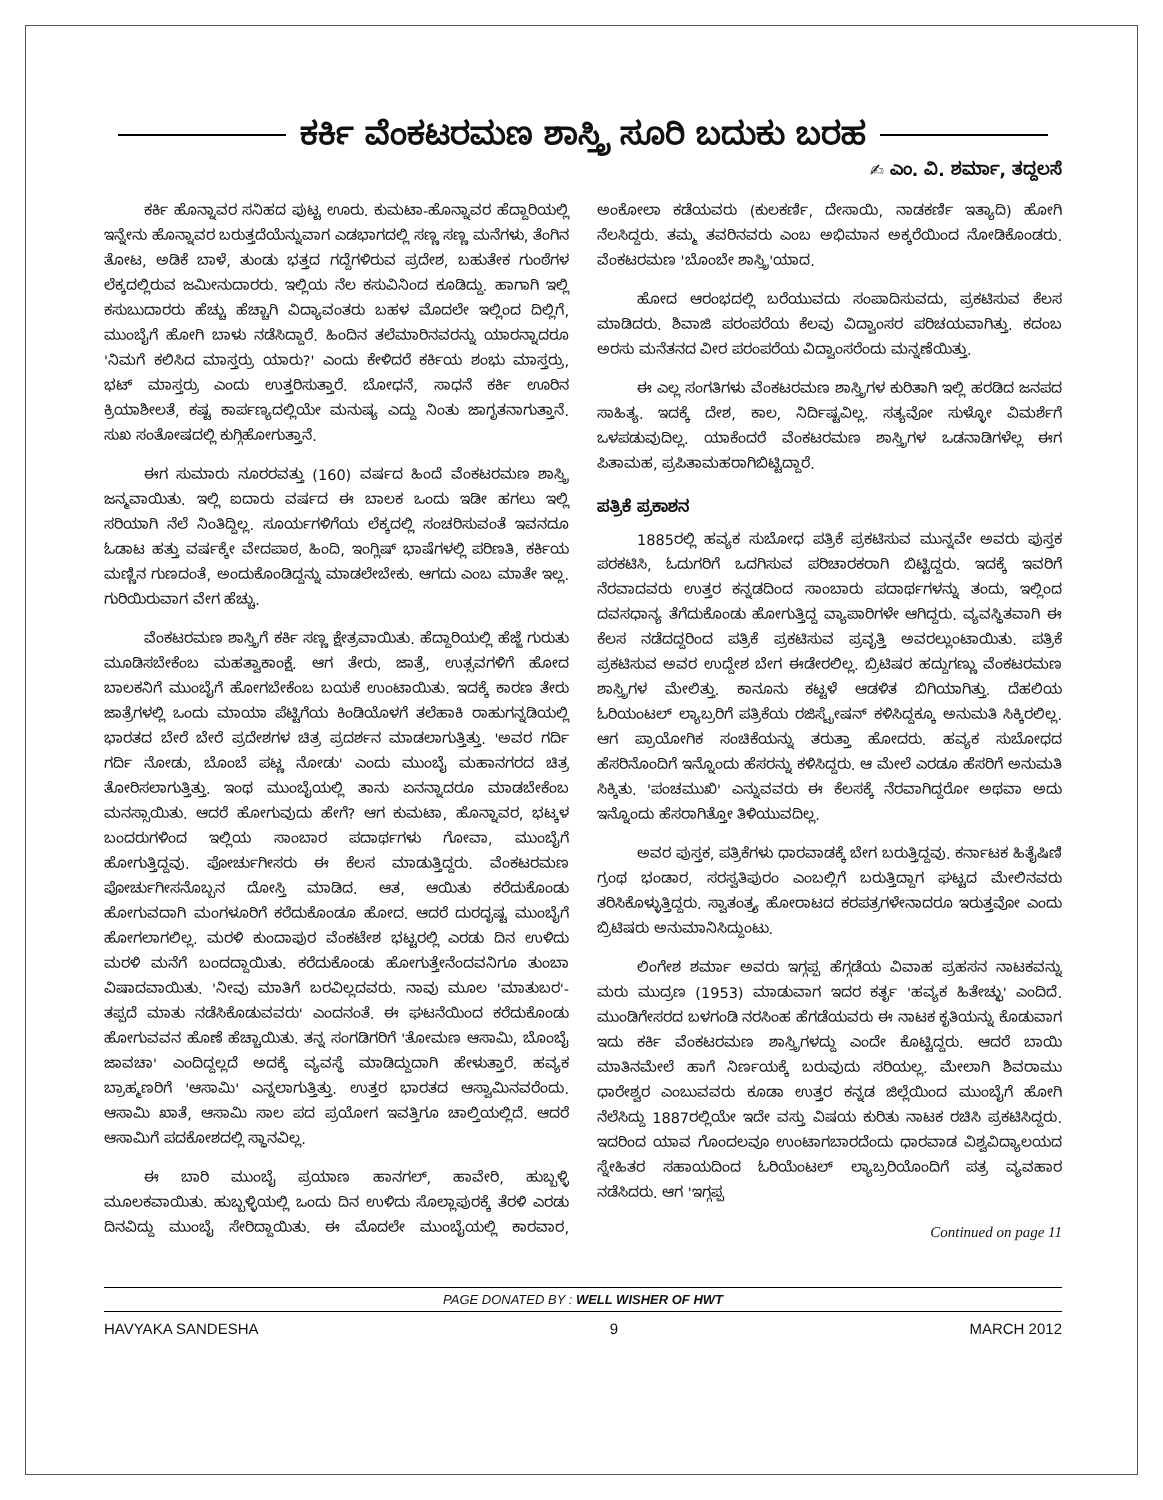ಕರ್ಕಿ ವೆಂಕಟರಮಣ ಶಾಸ್ತ್ರಿ ಸೂರಿ ಬದುಕು ಬರಹ
✍ ಎಂ. ವಿ. ಶರ್ಮಾ, ತದ್ದಲಸೆ
ಕರ್ಕಿ ಹೊನ್ನಾವರ ಸನಿಹದ ಪುಟ್ಟ ಊರು. ಕುಮಟಾ-ಹೊನ್ನಾವರ ಹೆದ್ದಾರಿಯಲ್ಲಿ ಇನ್ನೇನು ಹೊನ್ನಾವರ ಬರುತ್ತದೆಯೆನ್ನುವಾಗ ಎಡಭಾಗದಲ್ಲಿ ಸಣ್ಣ ಸಣ್ಣ ಮನೆಗಳು, ತೆಂಗಿನ ತೋಟ, ಅಡಿಕೆ ಬಾಳೆ, ತುಂಡು ಭತ್ತದ ಗದ್ದೆಗಳಿರುವ ಪ್ರದೇಶ, ಬಹುತೇಕ ಗುಂಠೆಗಳ ಲೆಕ್ಕದಲ್ಲಿರುವ ಜಮೀನುದಾರರು. ಇಲ್ಲಿಯ ನೆಲ ಕಸುವಿನಿಂದ ಕೂಡಿದ್ದು. ಹಾಗಾಗಿ ಇಲ್ಲಿ ಕಸುಬುದಾರರು ಹೆಚ್ಚು ಹೆಚ್ಚಾಗಿ ವಿದ್ಯಾವಂತರು ಬಹಳ ಮೊದಲೇ ಇಲ್ಲಿಂದ ದಿಲ್ಲಿಗೆ, ಮುಂಬೈಗೆ ಹೋಗಿ ಬಾಳು ನಡೆಸಿದ್ದಾರೆ. ಹಿಂದಿನ ತಲೆಮಾರಿನವರನ್ನು ಯಾರನ್ನಾದರೂ 'ನಿಮಗೆ ಕಲಿಸಿದ ಮಾಸ್ತರ್ರು ಯಾರು?' ಎಂದು ಕೇಳಿದರೆ ಕರ್ಕಿಯ ಶಂಭು ಮಾಸ್ತರ್ರು, ಭಟ್ ಮಾಸ್ತರ್ರು ಎಂದು ಉತ್ತರಿಸುತ್ತಾರೆ. ಬೋಧನೆ, ಸಾಧನೆ ಕರ್ಕಿ ಊರಿನ ಕ್ರಿಯಾಶೀಲತೆ, ಕಷ್ಟ ಕಾರ್ಪಣ್ಯದಲ್ಲಿಯೇ ಮನುಷ್ಯ ಎದ್ದು ನಿಂತು ಜಾಗೃತನಾಗುತ್ತಾನೆ. ಸುಖ ಸಂತೋಷದಲ್ಲಿ ಕುಗ್ಗಿಹೋಗುತ್ತಾನೆ.
ಈಗ ಸುಮಾರು ನೂರರವತ್ತು (160) ವರ್ಷದ ಹಿಂದೆ ವೆಂಕಟರಮಣ ಶಾಸ್ತ್ರಿ ಜನ್ಮವಾಯಿತು. ಇಲ್ಲಿ ಐದಾರು ವರ್ಷದ ಈ ಬಾಲಕ ಒಂದು ಇಡೀ ಹಗಲು ಇಲ್ಲಿ ಸರಿಯಾಗಿ ನೆಲೆ ನಿಂತಿದ್ದಿಲ್ಲ. ಸೂರ್ಯಗಳಿಗೆಯ ಲೆಕ್ಕದಲ್ಲಿ ಸಂಚರಿಸುವಂತೆ ಇವನದೂ ಓಡಾಟ ಹತ್ತು ವರ್ಷಕ್ಕೇ ವೇದಪಾಠ, ಹಿಂದಿ, ಇಂಗ್ಲಿಷ್ ಭಾಷೆಗಳಲ್ಲಿ ಪರಿಣತಿ, ಕರ್ಕಿಯ ಮಣ್ಣಿನ ಗುಣದಂತೆ, ಅಂದುಕೊಂಡಿದ್ದನ್ನು ಮಾಡಲೇಬೇಕು. ಆಗದು ಎಂಬ ಮಾತೇ ಇಲ್ಲ. ಗುರಿಯಿರುವಾಗ ವೇಗ ಹೆಚ್ಚು.
ವೆಂಕಟರಮಣ ಶಾಸ್ತ್ರಿಗೆ ಕರ್ಕಿ ಸಣ್ಣ ಕ್ಷೇತ್ರವಾಯಿತು. ಹೆದ್ದಾರಿಯಲ್ಲಿ ಹೆಜ್ಜೆ ಗುರುತು ಮೂಡಿಸಬೇಕೆಂಬ ಮಹತ್ವಾಕಾಂಕ್ಷೆ. ಆಗ ತೇರು, ಜಾತ್ರೆ, ಉತ್ಸವಗಳಿಗೆ ಹೋದ ಬಾಲಕನಿಗೆ ಮುಂಬೈಗೆ ಹೋಗಬೇಕೆಂಬ ಬಯಕೆ ಉಂಟಾಯಿತು. ಇದಕ್ಕೆ ಕಾರಣ ತೇರು ಜಾತ್ರೆಗಳಲ್ಲಿ ಒಂದು ಮಾಯಾ ಪೆಟ್ಟಿಗೆಯ ಕಿಂಡಿಯೊಳಗೆ ತಲೆಹಾಕಿ ರಾಹುಗನ್ನಡಿಯಲ್ಲಿ ಭಾರತದ ಬೇರೆ ಬೇರೆ ಪ್ರದೇಶಗಳ ಚಿತ್ರ ಪ್ರದರ್ಶನ ಮಾಡಲಾಗುತ್ತಿತ್ತು. 'ಅವರ ಗರ್ದಿ ಗರ್ದಿ ನೋಡು, ಬೊಂಬೆ ಪಟ್ಣ ನೋಡು' ಎಂದು ಮುಂಬೈ ಮಹಾನಗರದ ಚಿತ್ರ ತೋರಿಸಲಾಗುತ್ತಿತ್ತು. ಇಂಥ ಮುಂಬೈಯಲ್ಲಿ ತಾನು ಏನನ್ನಾದರೂ ಮಾಡಬೇಕೆಂಬ ಮನಸ್ಸಾಯಿತು. ಆದರೆ ಹೋಗುವುದು ಹೇಗೆ? ಆಗ ಕುಮಟಾ, ಹೊನ್ನಾವರ, ಭಟ್ಕಳ ಬಂದರುಗಳಿಂದ ಇಲ್ಲಿಯ ಸಾಂಬಾರ ಪದಾರ್ಥಗಳು ಗೋವಾ, ಮುಂಬೈಗೆ ಹೋಗುತ್ತಿದ್ದವು. ಪೋರ್ಚುಗೀಸರು ಈ ಕೆಲಸ ಮಾಡುತ್ತಿದ್ದರು. ವೆಂಕಟರಮಣ ಪೋರ್ಚುಗೀಸನೊಬ್ಬನ ದೋಸ್ತಿ ಮಾಡಿದ. ಆತ, ಆಯಿತು ಕರೆದುಕೊಂಡು ಹೋಗುವದಾಗಿ ಮಂಗಳೂರಿಗೆ ಕರೆದುಕೊಂಡೂ ಹೋದ. ಆದರೆ ದುರದೃಷ್ಟ ಮುಂಬೈಗೆ ಹೋಗಲಾಗಲಿಲ್ಲ. ಮರಳಿ ಕುಂದಾಪುರ ವೆಂಕಟೇಶ ಭಟ್ಟರಲ್ಲಿ ಎರಡು ದಿನ ಉಳಿದು ಮರಳಿ ಮನೆಗೆ ಬಂದದ್ದಾಯಿತು. ಕರೆದುಕೊಂಡು ಹೋಗುತ್ತೇನೆಂದವನಿಗೂ ತುಂಬಾ ವಿಷಾದವಾಯಿತು. 'ನೀವು ಮಾತಿಗೆ ಬರವಿಲ್ಲದವರು. ನಾವು ಮೂಲ 'ಮಾತುಬರ'-ತಪ್ಪದೆ ಮಾತು ನಡೆಸಿಕೊಡುವವರು' ಎಂದನಂತೆ. ಈ ಘಟನೆಯಿಂದ ಕರೆದುಕೊಂಡು ಹೋಗುವವನ ಹೊಣೆ ಹೆಚ್ಚಾಯಿತು. ತನ್ನ ಸಂಗಡಿಗರಿಗೆ 'ತೋಮಣ ಆಸಾಮಿ, ಬೊಂಬೈ ಜಾವಚಾ' ಎಂದಿದ್ದಲ್ಲದೆ ಅದಕ್ಕೆ ವ್ಯವಸ್ಥೆ ಮಾಡಿದ್ದುದಾಗಿ ಹೇಳುತ್ತಾರೆ. ಹವ್ಯಕ ಬ್ರಾಹ್ಮಣರಿಗೆ 'ಆಸಾಮಿ' ಎನ್ನಲಾಗುತ್ತಿತ್ತು. ಉತ್ತರ ಭಾರತದ ಆಸ್ವಾಮಿನವರೆಂದು. ಆಸಾಮಿ ಖಾತೆ, ಆಸಾಮಿ ಸಾಲ ಪದ ಪ್ರಯೋಗ ಇವತ್ತಿಗೂ ಚಾಲ್ತಿಯಲ್ಲಿದೆ. ಆದರೆ ಆಸಾಮಿಗೆ ಪದಕೋಶದಲ್ಲಿ ಸ್ಥಾನವಿಲ್ಲ.
ಈ ಬಾರಿ ಮುಂಬೈ ಪ್ರಯಾಣ ಹಾನಗಲ್, ಹಾವೇರಿ, ಹುಬ್ಬಳ್ಳಿ ಮೂಲಕವಾಯಿತು. ಹುಬ್ಬಳ್ಳಿಯಲ್ಲಿ ಒಂದು ದಿನ ಉಳಿದು ಸೊಲ್ಲಾಪುರಕ್ಕೆ ತೆರಳಿ ಎರಡು ದಿನವಿದ್ದು ಮುಂಬೈ ಸೇರಿದ್ದಾಯಿತು. ಈ ಮೊದಲೇ ಮುಂಬೈಯಲ್ಲಿ ಕಾರವಾರ, ಅಂಕೋಲಾ ಕಡೆಯವರು (ಕುಲಕರ್ಣಿ, ದೇಸಾಯಿ, ನಾಡಕರ್ಣಿ ಇತ್ಯಾದಿ) ಹೋಗಿ ನೆಲಸಿದ್ದರು. ತಮ್ಮ ತವರಿನವರು ಎಂಬ ಅಭಿಮಾನ ಅಕ್ಕರೆಯಿಂದ ನೋಡಿಕೊಂಡರು. ವೆಂಕಟರಮಣ 'ಬೊಂಬೇ ಶಾಸ್ತ್ರಿ'ಯಾದ.
ಹೋದ ಆರಂಭದಲ್ಲಿ ಬರೆಯುವದು ಸಂಪಾದಿಸುವದು, ಪ್ರಕಟಿಸುವ ಕೆಲಸ ಮಾಡಿದರು. ಶಿವಾಜಿ ಪರಂಪರೆಯ ಕೆಲವು ವಿದ್ವಾಂಸರ ಪರಿಚಯವಾಗಿತ್ತು. ಕದಂಬ ಅರಸು ಮನೆತನದ ವೀರ ಪರಂಪರೆಯ ವಿದ್ವಾಂಸರೆಂದು ಮನ್ನಣೆಯಿತ್ತು.
ಈ ಎಲ್ಲ ಸಂಗತಿಗಳು ವೆಂಕಟರಮಣ ಶಾಸ್ತ್ರಿಗಳ ಕುರಿತಾಗಿ ಇಲ್ಲಿ ಹರಡಿದ ಜನಪದ ಸಾಹಿತ್ಯ. ಇದಕ್ಕೆ ದೇಶ, ಕಾಲ, ನಿರ್ದಿಷ್ಟವಿಲ್ಲ. ಸತ್ಯವೋ ಸುಳ್ಳೋ ವಿಮರ್ಶೆಗೆ ಒಳಪಡುವುದಿಲ್ಲ. ಯಾಕೆಂದರೆ ವೆಂಕಟರಮಣ ಶಾಸ್ತ್ರಿಗಳ ಒಡನಾಡಿಗಳೆಲ್ಲ ಈಗ ಪಿತಾಮಹ, ಪ್ರಪಿತಾಮಹರಾಗಿಬಿಟ್ಟಿದ್ದಾರೆ.
ಪತ್ರಿಕೆ ಪ್ರಕಾಶನ
1885ರಲ್ಲಿ ಹವ್ಯಕ ಸುಬೋಧ ಪತ್ರಿಕೆ ಪ್ರಕಟಿಸುವ ಮುನ್ನವೇ ಅವರು ಪುಸ್ತಕ ಪರಕಟಿಸಿ, ಓದುಗರಿಗೆ ಒದಗಿಸುವ ಪರಿಚಾರಕರಾಗಿ ಬಿಟ್ಟಿದ್ದರು. ಇದಕ್ಕೆ ಇವರಿಗೆ ನೆರವಾದವರು ಉತ್ತರ ಕನ್ನಡದಿಂದ ಸಾಂಬಾರು ಪದಾರ್ಥಗಳನ್ನು ತಂದು, ಇಲ್ಲಿಂದ ದವಸಧಾನ್ಯ ತೆಗೆದುಕೊಂಡು ಹೋಗುತ್ತಿದ್ದ ವ್ಯಾಪಾರಿಗಳೇ ಆಗಿದ್ದರು. ವ್ಯವಸ್ಥಿತವಾಗಿ ಈ ಕೆಲಸ ನಡೆದದ್ದರಿಂದ ಪತ್ರಿಕೆ ಪ್ರಕಟಿಸುವ ಪ್ರವೃತ್ತಿ ಅವರಲ್ಲುಂಟಾಯಿತು. ಪತ್ರಿಕೆ ಪ್ರಕಟಿಸುವ ಅವರ ಉದ್ದೇಶ ಬೇಗ ಈಡೇರಲಿಲ್ಲ. ಬ್ರಿಟಿಷರ ಹದ್ದುಗಣ್ಣು ವೆಂಕಟರಮಣ ಶಾಸ್ತ್ರಿಗಳ ಮೇಲಿತ್ತು. ಕಾನೂನು ಕಟ್ಟಳೆ ಆಡಳಿತ ಬಿಗಿಯಾಗಿತ್ತು. ದೆಹಲಿಯ ಓರಿಯಂಟಲ್ ಲ್ಯಾಬ್ರರಿಗೆ ಪತ್ರಿಕೆಯ ರಜಿಸ್ಟ್ರೇಷನ್ ಕಳಿಸಿದ್ದಕ್ಕೂ ಅನುಮತಿ ಸಿಕ್ಕಿರಲಿಲ್ಲ. ಆಗ ಪ್ರಾಯೋಗಿಕ ಸಂಚಿಕೆಯನ್ನು ತರುತ್ತಾ ಹೋದರು. ಹವ್ಯಕ ಸುಬೋಧದ ಹೆಸರಿನೊಂದಿಗೆ ಇನ್ನೊಂದು ಹೆಸರನ್ನು ಕಳಿಸಿದ್ದರು. ಆ ಮೇಲೆ ಎರಡೂ ಹೆಸರಿಗೆ ಅನುಮತಿ ಸಿಕ್ಕಿತು. 'ಪಂಚಮುಖಿ' ಎನ್ನುವವರು ಈ ಕೆಲಸಕ್ಕೆ ನೆರವಾಗಿದ್ದರೋ ಅಥವಾ ಅದು ಇನ್ನೊಂದು ಹೆಸರಾಗಿತ್ತೋ ತಿಳಿಯುವದಿಲ್ಲ.
ಅವರ ಪುಸ್ತಕ, ಪತ್ರಿಕೆಗಳು ಧಾರವಾಡಕ್ಕೆ ಬೇಗ ಬರುತ್ತಿದ್ದವು. ಕರ್ನಾಟಕ ಹಿತೈಷಿಣಿ ಗ್ರಂಥ ಭಂಡಾರ, ಸರಸ್ವತಿಪುರಂ ಎಂಬಲ್ಲಿಗೆ ಬರುತ್ತಿದ್ದಾಗ ಘಟ್ಟದ ಮೇಲಿನವರು ತರಿಸಿಕೊಳ್ಳುತ್ತಿದ್ದರು. ಸ್ವಾತಂತ್ರ್ಯ ಹೋರಾಟದ ಕರಪತ್ರಗಳೇನಾದರೂ ಇರುತ್ತವೋ ಎಂದು ಬ್ರಿಟಿಷರು ಅನುಮಾನಿಸಿದ್ದುಂಟು.
ಲಿಂಗೇಶ ಶರ್ಮಾ ಅವರು ಇಗ್ಗಪ್ಪ ಹೆಗ್ಗಡೆಯ ವಿವಾಹ ಪ್ರಹಸನ ನಾಟಕವನ್ನು ಮರು ಮುದ್ರಣ (1953) ಮಾಡುವಾಗ ಇದರ ಕರ್ತೃ 'ಹವ್ಯಕ ಹಿತೇಚ್ಛು' ಎಂದಿದೆ. ಮುಂಡಿಗೇಸರದ ಬಳಗಂಡಿ ನರಸಿಂಹ ಹೆಗಡೆಯವರು ಈ ನಾಟಕ ಕೃತಿಯನ್ನು ಕೊಡುವಾಗ ಇದು ಕರ್ಕಿ ವೆಂಕಟರಮಣ ಶಾಸ್ತ್ರಿಗಳದ್ದು ಎಂದೇ ಕೊಟ್ಟಿದ್ದರು. ಆದರೆ ಬಾಯಿ ಮಾತಿನಮೇಲೆ ಹಾಗೆ ನಿರ್ಣಯಕ್ಕೆ ಬರುವುದು ಸರಿಯಲ್ಲ. ಮೇಲಾಗಿ ಶಿವರಾಮು ಧಾರೇಶ್ವರ ಎಂಬುವವರು ಕೂಡಾ ಉತ್ತರ ಕನ್ನಡ ಜಿಲ್ಲೆಯಿಂದ ಮುಂಬೈಗೆ ಹೋಗಿ ನೆಲೆಸಿದ್ದು 1887ರಲ್ಲಿಯೇ ಇದೇ ವಸ್ತು ವಿಷಯ ಕುರಿತು ನಾಟಕ ರಚಿಸಿ ಪ್ರಕಟಿಸಿದ್ದರು. ಇದರಿಂದ ಯಾವ ಗೊಂದಲವೂ ಉಂಟಾಗಬಾರದೆಂದು ಧಾರವಾಡ ವಿಶ್ವವಿದ್ಯಾಲಯದ ಸ್ನೇಹಿತರ ಸಹಾಯದಿಂದ ಓರಿಯೆಂಟಲ್ ಲ್ಯಾಬ್ರರಿಯೊಂದಿಗೆ ಪತ್ರ ವ್ಯವಹಾರ ನಡೆಸಿದರು. ಆಗ 'ಇಗ್ಗಪ್ಪ
Continued on page 11
PAGE DONATED BY : WELL WISHER OF HWT
HAVYAKA SANDESHA 9 MARCH 2012